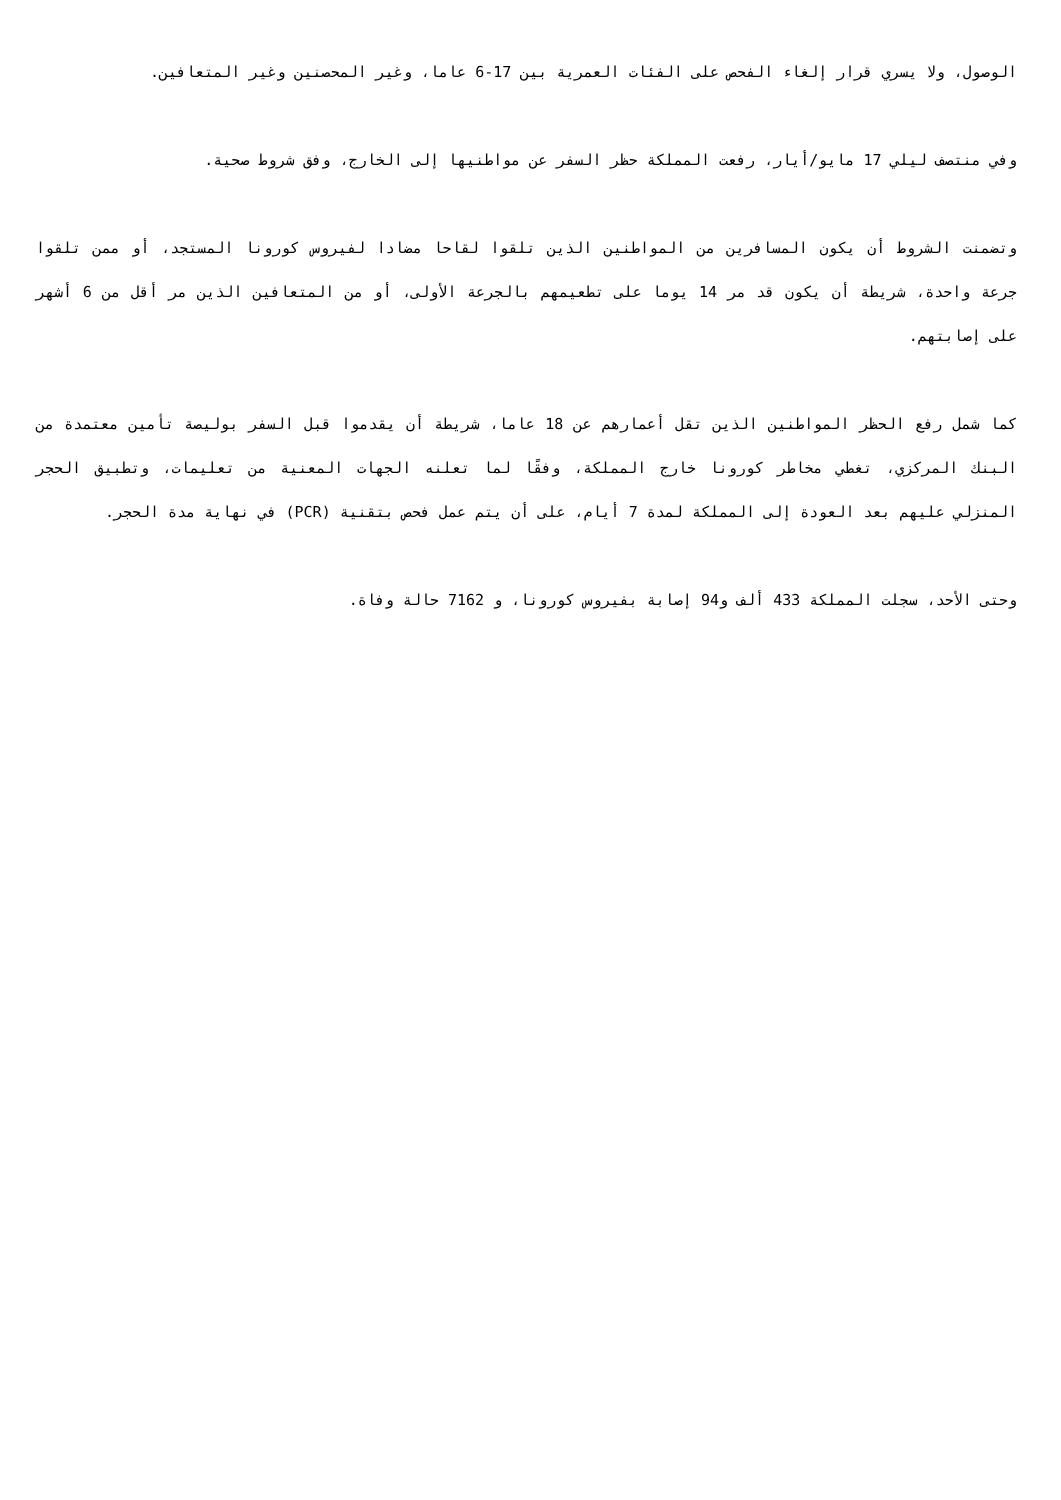الوصول، ولا يسري قرار إلغاء الفحص على الفئات العمرية بين 17-6 عاما، وغير المحصنين وغير المتعافين.
وفي منتصف ليلي 17 مايو/أيار، رفعت المملكة حظر السفر عن مواطنيها إلى الخارج، وفق شروط صحية.
وتضمنت الشروط أن يكون المسافرين من المواطنين الذين تلقوا لقاحا مضادا لفيروس كورونا المستجد، أو ممن تلقوا جرعة واحدة، شريطة أن يكون قد مر 14 يوما على تطعيمهم بالجرعة الأولى، أو من المتعافين الذين مر أقل من 6 أشهر على إصابتهم.
كما شمل رفع الحظر المواطنين الذين تقل أعمارهم عن 18 عاما، شريطة أن يقدموا قبل السفر بوليصة تأمين معتمدة من البنك المركزي، تغطي مخاطر كورونا خارج المملكة، وفقًا لما تعلنه الجهات المعنية من تعليمات، وتطبيق الحجر المنزلي عليهم بعد العودة إلى المملكة لمدة 7 أيام، على أن يتم عمل فحص بتقنية (PCR) في نهاية مدة الحجر.
وحتى الأحد، سجلت المملكة 433 ألف و94 إصابة بفيروس كورونا، و 7162 حالة وفاة.